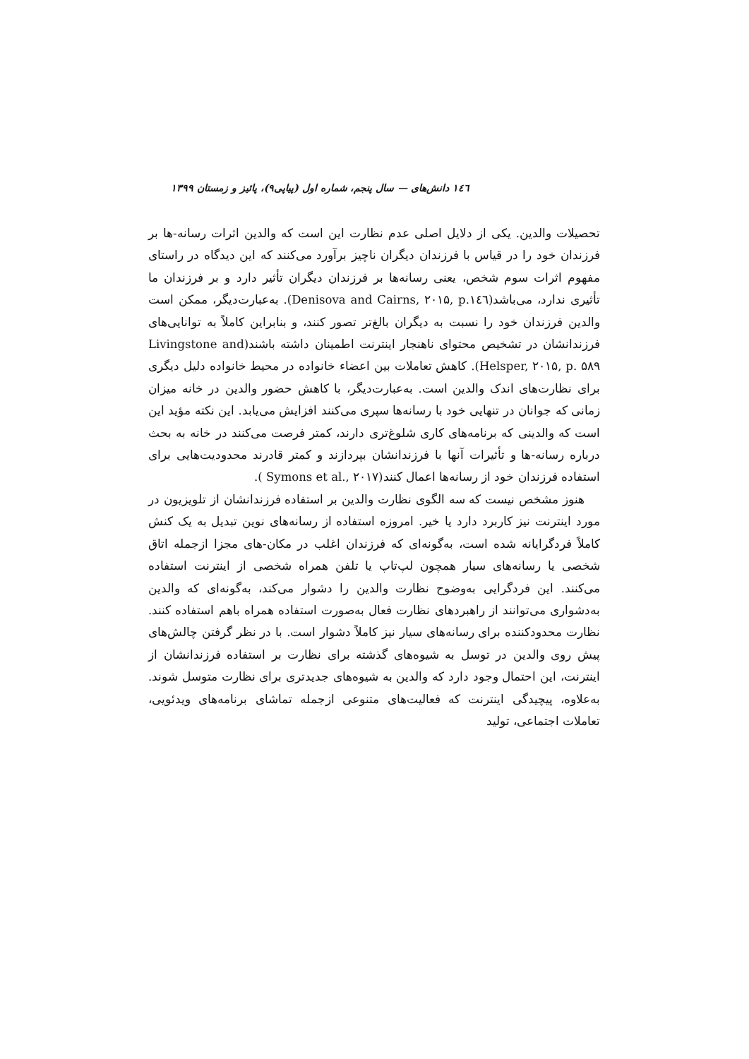۱٤٦ دانش‌های — سال پنجم، شماره اول (پیاپی۹)، پائیز و زمستان ۱۳۹۹
تحصیلات والدین. یکی از دلایل اصلی عدم نظارت این است که والدین اثرات رسانه-ها بر فرزندان خود را در قیاس با فرزندان دیگران ناچیز برآورد می‌کنند که این دیدگاه در راستای مفهوم اثرات سوم شخص، یعنی رسانه‌ها بر فرزندان دیگران تأثیر دارد و بر فرزندان ما تأثیری ندارد، می‌باشد(Denisova and Cairns, ۲۰۱۵, p.۱٤٦). به‌عبارت‌دیگر، ممکن است والدین فرزندان خود را نسبت به دیگران بالغ‌تر تصور کنند، و بنابراین کاملاً به توانایی‌های فرزندانشان در تشخیص محتوای ناهنجار اینترنت اطمینان داشته باشند(Livingstone and Helsper, ۲۰۱۵, p. ۵۸۹). کاهش تعاملات بین اعضاء خانواده در محیط خانواده دلیل دیگری برای نظارت‌های اندک والدین است. به‌عبارت‌دیگر، با کاهش حضور والدین در خانه میزان زمانی که جوانان در تنهایی خود با رسانه‌ها سپری می‌کنند افزایش می‌یابد. این نکته مؤید این است که والدینی که برنامه‌های کاری شلوغ‌تری دارند، کمتر فرصت می‌کنند در خانه به بحث درباره رسانه-ها و تأثیرات آنها با فرزندانشان بپردازند و کمتر قادرند محدودیت‌هایی برای استفاده فرزندان خود از رسانه‌ها اعمال کنند(Symons et al., ۲۰۱۷ ).
هنوز مشخص نیست که سه الگوی نظارت والدین بر استفاده فرزندانشان از تلویزیون در مورد اینترنت نیز کاربرد دارد یا خیر. امروزه استفاده از رسانه‌های نوین تبدیل به یک کنش کاملاً فردگرایانه شده است، به‌گونه‌ای که فرزندان اغلب در مکان-های مجزا ازجمله اتاق شخصی یا رسانه‌های سیار همچون لپ‌تاپ یا تلفن همراه شخصی از اینترنت استفاده می‌کنند. این فردگرایی به‌وضوح نظارت والدین را دشوار می‌کند، به‌گونه‌ای که والدین به‌دشواری می‌توانند از راهبردهای نظارت فعال به‌صورت استفاده همراه باهم استفاده کنند. نظارت محدودکننده برای رسانه‌های سیار نیز کاملاً دشوار است. با در نظر گرفتن چالش‌های پیش روی والدین در توسل به شیوه‌های گذشته برای نظارت بر استفاده فرزندانشان از اینترنت، این احتمال وجود دارد که والدین به شیوه‌های جدیدتری برای نظارت متوسل شوند. به‌علاوه، پیچیدگی اینترنت که فعالیت‌های متنوعی ازجمله تماشای برنامه‌های ویدئویی، تعاملات اجتماعی، تولید